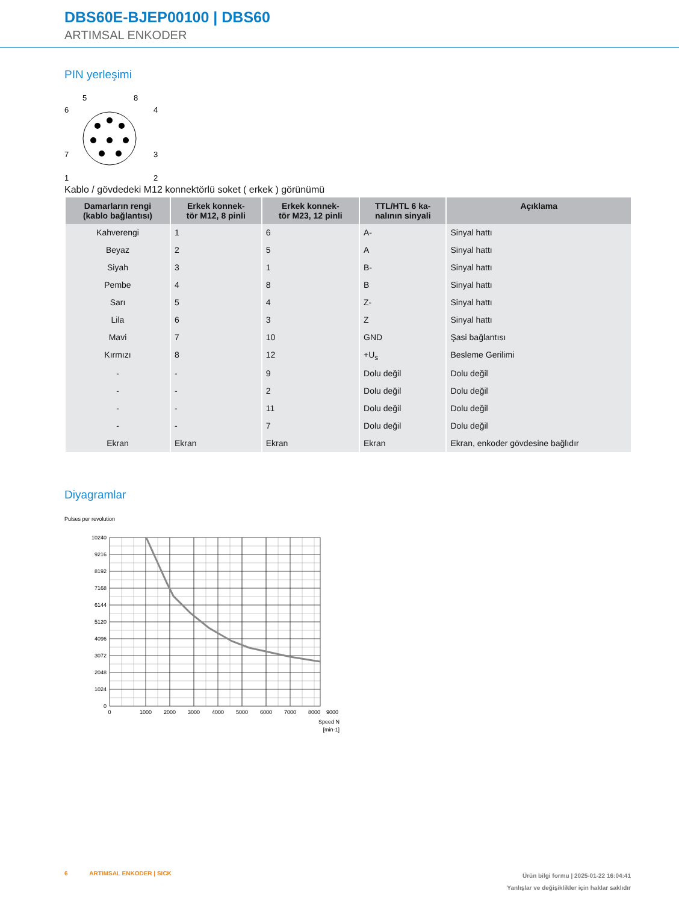DBS60E-BJEP00100 | DBS60
ARTIMSAL ENKODER
PIN yerleşimi
5
8
6
4
7
3
1
2
Kablo / gövdedeki M12 konnektörlü soket ( erkek ) görünümü
| Damarların rengi (kablo bağlantısı) | Erkek konnek- tör M12, 8 pinli | Erkek konnek- tör M23, 12 pinli | TTL/HTL 6 ka- nalının sinyali | Açıklama |
| --- | --- | --- | --- | --- |
| Kahverengi | 1 | 6 | A- | Sinyal hattı |
| Beyaz | 2 | 5 | A | Sinyal hattı |
| Siyah | 3 | 1 | B- | Sinyal hattı |
| Pembe | 4 | 8 | B | Sinyal hattı |
| Sarı | 5 | 4 | Z- | Sinyal hattı |
| Lila | 6 | 3 | Z | Sinyal hattı |
| Mavi | 7 | 10 | GND | Şasi bağlantısı |
| Kırmızı | 8 | 12 | +U<sub>s</sub> | Besleme Gerilimi |
| - | - | 9 | Dolu değil | Dolu değil |
| - | - | 2 | Dolu değil | Dolu değil |
| - | - | 11 | Dolu değil | Dolu değil |
| - | - | 7 | Dolu değil | Dolu değil |
| Ekran | Ekran | Ekran | Ekran | Ekran, enkoder gövdesine bağlıdır |
Diyagramlar
Pulses per revolution
10240
9216
8192
7168
6144
5120
4096
3072
2048
1024
0
0
1000
2000
3000
4000
5000
6000
7000
8000
9000
Speed N
[min-1]
6 ARTIMSAL ENKODER | SICK
Ürün bilgi formu | 2025-01-22 16:04:41
Yanlışlar ve değişiklikler için haklar saklıdır